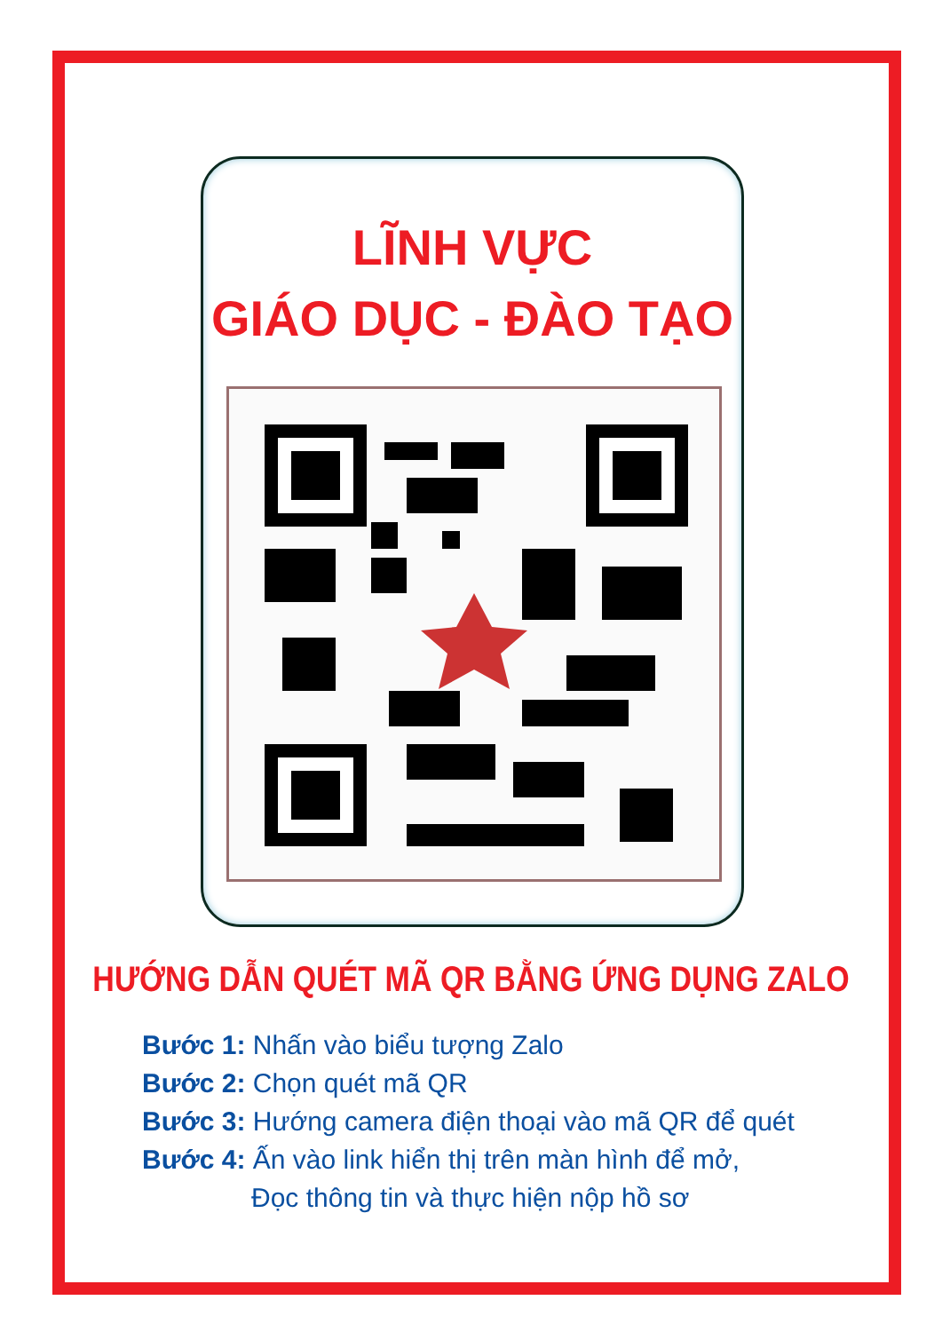LĨNH VỰC
GIÁO DỤC - ĐÀO TẠO
HƯỚNG DẪN QUÉT MÃ QR BẰNG ỨNG DỤNG ZALO
Bước 1: Nhấn vào biểu tượng Zalo
Bước 2: Chọn quét mã QR
Bước 3: Hướng camera điện thoại vào mã QR để quét
Bước 4: Ấn vào link hiển thị trên màn hình để mở,
Đọc thông tin và thực hiện nộp hồ sơ